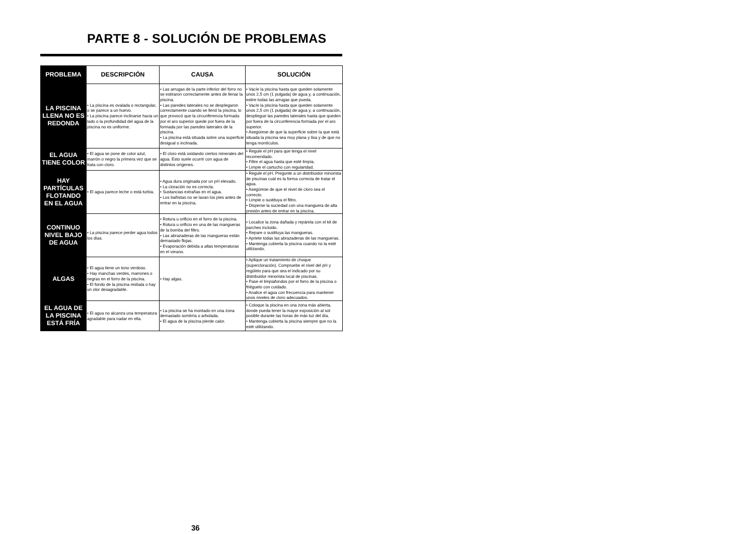PARTE 8 - SOLUCIÓN DE PROBLEMAS
| PROBLEMA | DESCRIPCIÓN | CAUSA | SOLUCIÓN |
| --- | --- | --- | --- |
| LA PISCINA LLENA NO ES REDONDA | • La piscina es ovalada o rectangular, o se parece a un huevo. • La piscina parece inclinarse hacia un lado o la profundidad del agua de la piscina no es uniforme. | • Las arrugas de la parte inferior del forro no se estiraron correctamente antes de llenar la piscina. • Las paredes laterales no se desplegaron correctamente cuando se llenó la piscina, lo que provocó que la circunferencia formada por el aro superior quede por fuera de la formada por las paredes laterales de la piscina. • La piscina está situada sobre una superficie desigual o inclinada. | • Vacíe la piscina hasta que queden solamente unos 2,5 cm (1 pulgada) de agua y, a continuación, estire todas las arrugas que pueda. • Vacíe la piscina hasta que queden solamente unos 2,5 cm (1 pulgada) de agua y, a continuación, despliegue las paredes laterales hasta que queden por fuera de la circunferencia formada por el aro superior. • Asegúrese de que la superficie sobre la que está situada la piscina sea muy plana y lisa y de que no tenga montículos. |
| EL AGUA TIENE COLOR | • El agua se pone de color azul, marrón o negro la primera vez que se trata con cloro. | • El cloro está oxidando ciertos minerales del agua. Esto suele ocurrir con agua de distintos orígenes. | • Regule el pH para que tenga el nivel recomendado. • Filtre el agua hasta que esté limpia. • Limpie el cartucho con regularidad. |
| HAY PARTÍCULAS FLOTANDO EN EL AGUA | • El agua parece leche o está turbia. | • Agua dura originada por un pH elevado. • La cloración no es correcta. • Sustancias extrañas en el agua. • Los bañistas no se lavan los pies antes de entrar en la piscina. | • Regule el pH. Pregunte a un distribuidor minorista de piscinas cuál es la forma correcta de tratar el agua. • Asegúrese de que el nivel de cloro sea el correcto. • Limpie o sustituya el filtro. • Disperse la suciedad con una manguera de alta presión antes de entrar en la piscina. |
| CONTINUO NIVEL BAJO DE AGUA | • La piscina parece perder agua todos los días. | • Rotura u orificio en el forro de la piscina. • Rotura u orificio en una de las mangueras de la bomba del filtro. • Las abrazaderas de las mangueras están demasiado flojas. • Evaporación debida a altas temperaturas en el verano. | • Localice la zona dañada y repárela con el kit de parches incluido. • Repare o sustituya las mangueras. • Apriete todas las abrazaderas de las mangueras. • Mantenga cubierta la piscina cuando no la esté utilizando. |
| ALGAS | • El agua tiene un tono verdoso. • Hay manchas verdes, marrones o negras en el forro de la piscina. • El fondo de la piscina resbala o hay un olor desagradable. | • Hay algas. | • Aplique un tratamiento de choque (supercloración). Compruebe el nivel del pH y regúlelo para que sea el indicado por su distribuidor minorista local de piscinas. • Pase el limpiafondos por el forro de la piscina o friéguelo con cuidado. • Analice el agua con frecuencia para mantener unos niveles de cloro adecuados. |
| EL AGUA DE LA PISCINA ESTÁ FRÍA | • El agua no alcanza una temperatura agradable para nadar en ella. | • La piscina se ha montado en una zona demasiado sombría o arbolada. • El agua de la piscina pierde calor. | • Coloque la piscina en una zona más abierta, donde pueda tener la mayor exposición al sol posible durante las horas de más luz del día. • Mantenga cubierta la piscina siempre que no la esté utilizando. |
36